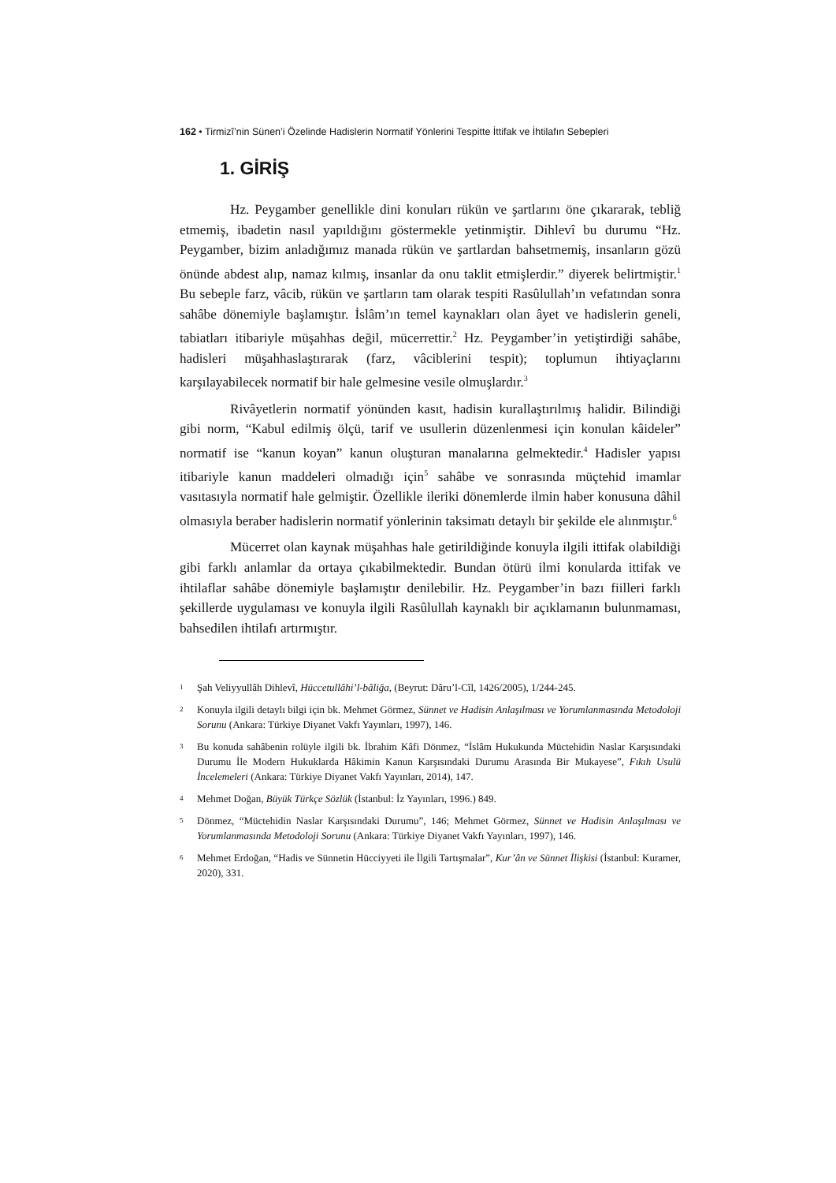162 • Tirmizî’nin Sünen’i Özelinde Hadislerin Normatif Yönlerini Tespitte İttifak ve İhtilafın Sebepleri
1. GİRİŞ
Hz. Peygamber genellikle dini konuları rükün ve şartlarını öne çıkararak, tebliğ etmemiş, ibadetin nasıl yapıldığını göstermekle yetinmiştir. Dihlevî bu durumu “Hz. Peygamber, bizim anladığımız manada rükün ve şartlardan bahsetmemiş, insanların gözü önünde abdest alıp, namaz kılmış, insanlar da onu taklit etmişlerdir.” diyerek belirtmiştir.<sup>1</sup> Bu sebeple farz, vâcib, rükün ve şartların tam olarak tespiti Rasûlullah’ın vefatından sonra sahâbe dönemiyle başlamıştır. İslâm’ın temel kaynakları olan âyet ve hadislerin geneli, tabiatları itibariyle müşahhas değil, mücerrettir.<sup>2</sup> Hz. Peygamber’in yetiştirdiği sahâbe, hadisleri müşahhaslaştırarak (farz, vâciblerini tespit); toplumun ihtiyaçlarını karşılayabilecek normatif bir hale gelmesine vesile olmuşlardır.<sup>3</sup>
Rivâyetlerin normatif yönünden kasıt, hadisin kurallaştırılmış halidir. Bilindiği gibi norm, “Kabul edilmiş ölçü, tarif ve usullerin düzenlenmesi için konulan kâideler” normatif ise “kanun koyan” kanun oluşturan manalarına gelmektedir.<sup>4</sup> Hadisler yapısı itibariyle kanun maddeleri olmadığı için<sup>5</sup> sahâbe ve sonrasında müçtehid imamlar vasıtasıyla normatif hale gelmiştir. Özellikle ileriki dönemlerde ilmin haber konusuna dâhil olmasıyla beraber hadislerin normatif yönlerinin taksimatı detaylı bir şekilde ele alınmıştır.<sup>6</sup>
Mücerret olan kaynak müşahhas hale getirildiğinde konuyla ilgili ittifak olabildiği gibi farklı anlamlar da ortaya çıkabilmektedir. Bundan ötürü ilmi konularda ittifak ve ihtilaflar sahâbe dönemiyle başlamıştır denilebilir. Hz. Peygamber’in bazı fiilleri farklı şekillerde uygulaması ve konuyla ilgili Rasûlullah kaynaklı bir açıklamanın bulunmaması, bahsedilen ihtilafı artırmıştır.
1 Şah Veliyyullâh Dihlevî, Hüccetullâhi’l-bâliğa, (Beyrut: Dâru’l-Cîl, 1426/2005), 1/244-245.
2 Konuyla ilgili detaylı bilgi için bk. Mehmet Görmez, Sünnet ve Hadisin Anlaşılması ve Yorumlanmasında Metodoloji Sorunu (Ankara: Türkiye Diyanet Vakfı Yayınları, 1997), 146.
3 Bu konuda sahâbenin rolüyle ilgili bk. İbrahim Kâfi Dönmez, “İslâm Hukukunda Müctehidin Naslar Karşısındaki Durumu İle Modern Hukuklarda Hâkimin Kanun Karşısındaki Durumu Arasında Bir Mukayese”, Fıkıh Usulü İncelemeleri (Ankara: Türkiye Diyanet Vakfı Yayınları, 2014), 147.
4 Mehmet Doğan, Büyük Türkçe Sözlük (İstanbul: İz Yayınları, 1996.) 849.
5 Dönmez, “Müctehidin Naslar Karşısındaki Durumu”, 146; Mehmet Görmez, Sünnet ve Hadisin Anlaşılması ve Yorumlanmasında Metodoloji Sorunu (Ankara: Türkiye Diyanet Vakfı Yayınları, 1997), 146.
6 Mehmet Erdoğan, “Hadis ve Sünnetin Hücciyyeti ile İlgili Tartışmalar”, Kur’ân ve Sünnet İlişkisi (İstanbul: Kuramer, 2020), 331.